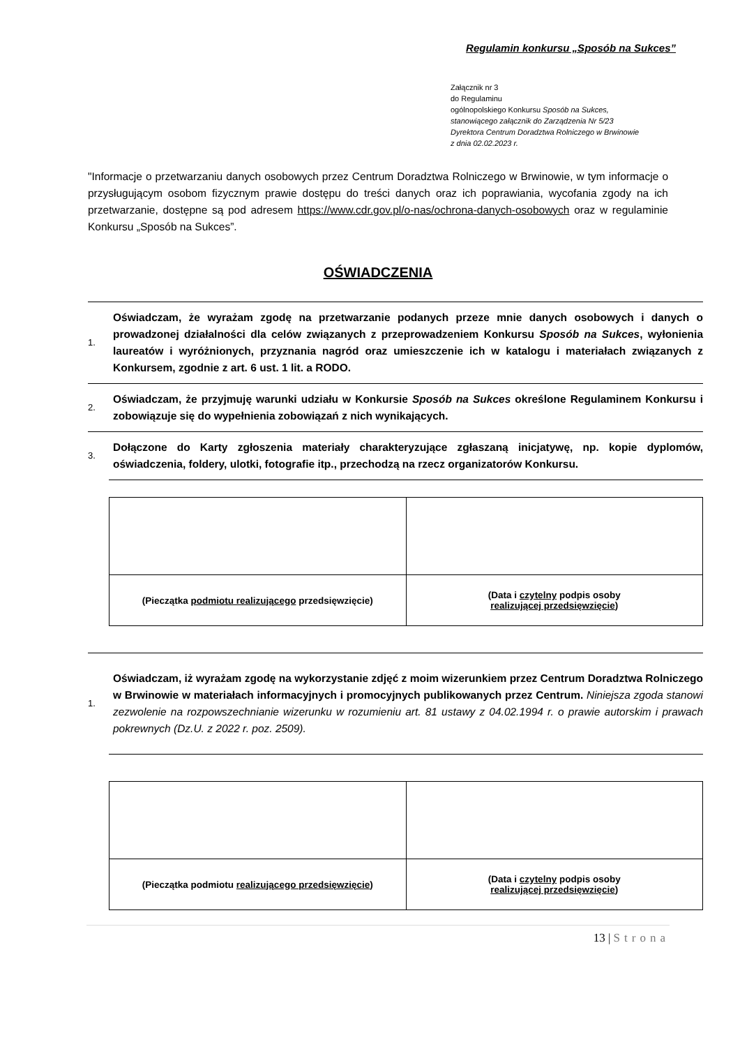Regulamin konkursu „Sposób na Sukces”
Załącznik nr 3
do Regulaminu
ogólnopolskiego Konkursu Sposób na Sukces,
stanowiącego załącznik do Zarządzenia Nr 5/23
Dyrektora Centrum Doradztwa Rolniczego w Brwinowie
z dnia 02.02.2023 r.
"Informacje o przetwarzaniu danych osobowych przez Centrum Doradztwa Rolniczego w Brwinowie, w tym informacje o przysługującym osobom fizycznym prawie dostępu do treści danych oraz ich poprawiania, wycofania zgody na ich przetwarzanie, dostępne są pod adresem https://www.cdr.gov.pl/o-nas/ochrona-danych-osobowych oraz w regulaminie Konkursu „Sposób na Sukces”.
OŚWIADCZENIA
1. Oświadczam, że wyrażam zgodę na przetwarzanie podanych przeze mnie danych osobowych i danych o prowadzonej działalności dla celów związanych z przeprowadzeniem Konkursu Sposób na Sukces, wyłonienia laureatów i wyróżnionych, przyznania nagród oraz umieszczenie ich w katalogu i materiałach związanych z Konkursem, zgodnie z art. 6 ust. 1 lit. a RODO.
2. Oświadczam, że przyjmuję warunki udziału w Konkursie Sposób na Sukces określone Regulaminem Konkursu i zobowiązuje się do wypełnienia zobowiązań z nich wynikających.
3. Dołączone do Karty zgłoszenia materiały charakteryzujące zgłaszaną inicjatywę, np. kopie dyplomów, oświadczenia, foldery, ulotki, fotografie itp., przechodzą na rzecz organizatorów Konkursu.
| (Pieczątka podmiotu realizującego przedsięwzięcie) | (Data i czytelny podpis osoby realizującej przedsięwzięcie ) |
1. Oświadczam, iż wyrażam zgodę na wykorzystanie zdjęć z moim wizerunkiem przez Centrum Doradztwa Rolniczego w Brwinowie w materiałach informacyjnych i promocyjnych publikowanych przez Centrum. Niniejsza zgoda stanowi zezwolenie na rozpowszechnianie wizerunku w rozumieniu art. 81 ustawy z 04.02.1994 r. o prawie autorskim i prawach pokrewnych (Dz.U. z 2022 r. poz. 2509).
| (Pieczątka podmiotu realizującego przedsięwzięcie ) | (Data i czytelny podpis osoby realizującej przedsięwzięcie ) |
13 | Strona